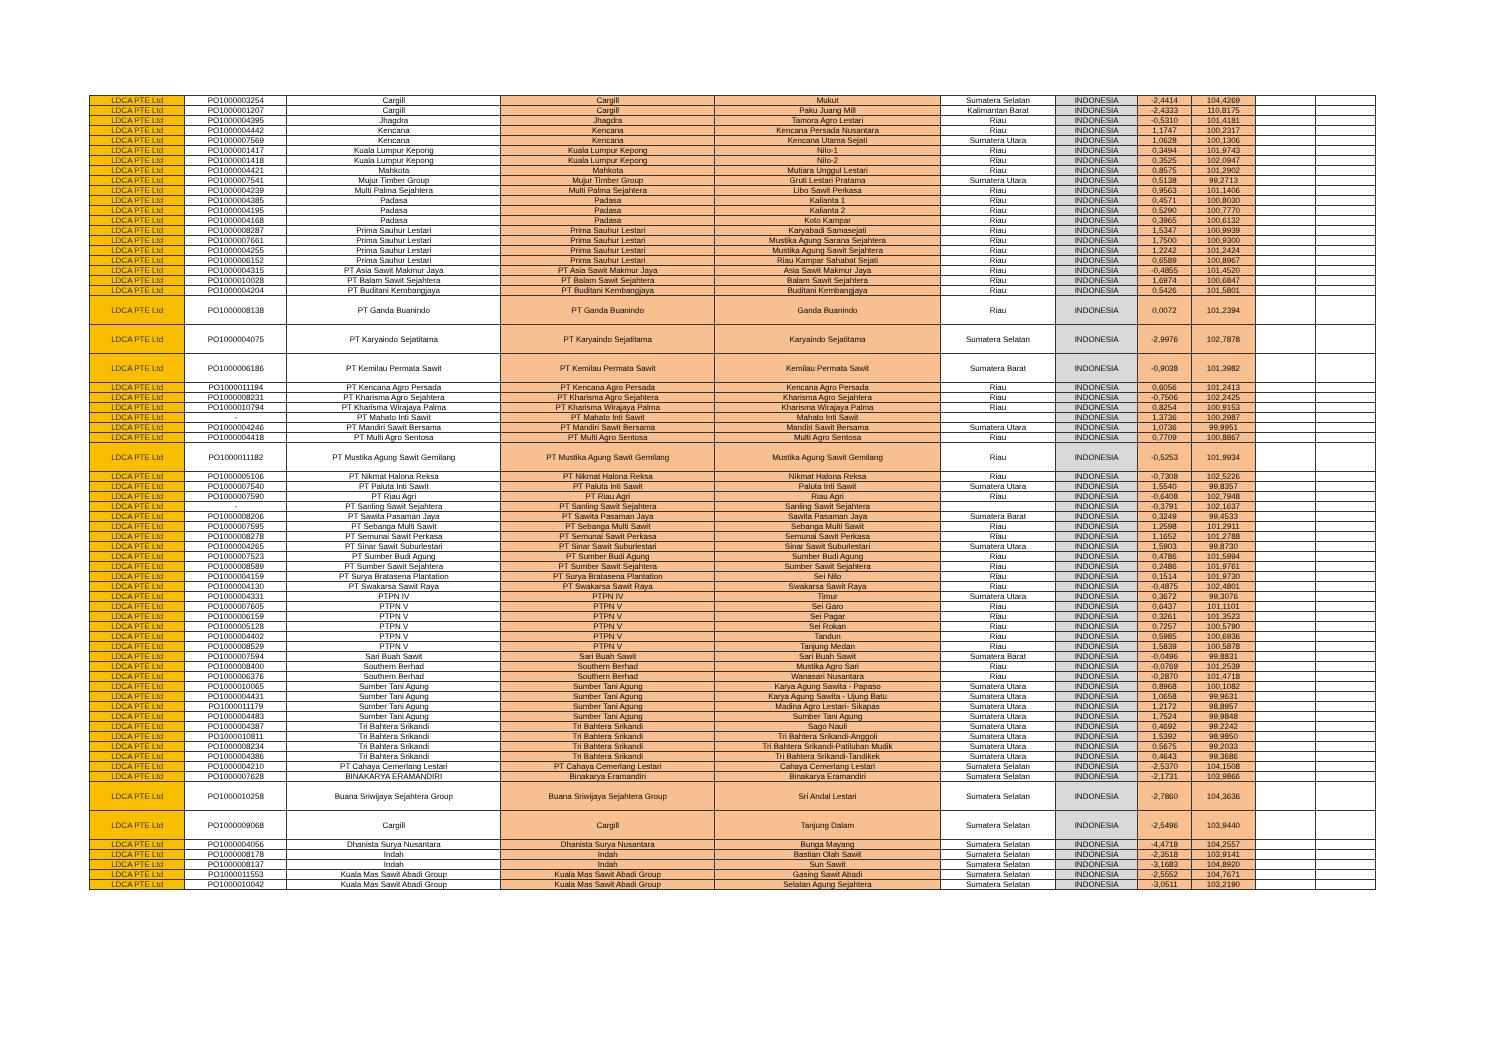| LDCA PTE Ltd | PO1000003254 | Cargill | Cargill | Mukut | Sumatera Selatan | INDONESIA | -2,4414 | 104,4269 | | |
| LDCA PTE Ltd | PO1000001207 | Cargill | Cargill | Paku Juang Mill | Kalimantan Barat | INDONESIA | -2,4333 | 110,8175 | | |
| LDCA PTE Ltd | PO1000004395 | Jhagdra | Jhagdra | Tamora Agro Lestari | Riau | INDONESIA | -0,5310 | 101,4181 | | |
| LDCA PTE Ltd | PO1000004442 | Kencana | Kencana | Kencana Persada Nusantara | Riau | INDONESIA | 1,1747 | 100,2317 | | |
| LDCA PTE Ltd | PO1000007569 | Kencana | Kencana | Kencana Utama Sejati | Sumatera Utara | INDONESIA | 1,0628 | 100,1306 | | |
| LDCA PTE Ltd | PO1000001417 | Kuala Lumpur Kepong | Kuala Lumpur Kepong | Nilo-1 | Riau | INDONESIA | 0,3494 | 101,9743 | | |
| LDCA PTE Ltd | PO1000001418 | Kuala Lumpur Kepong | Kuala Lumpur Kepong | Nilo-2 | Riau | INDONESIA | 0,3525 | 102,0947 | | |
| LDCA PTE Ltd | PO1000004421 | Mahkota | Mahkota | Mutiara Unggul Lestari | Riau | INDONESIA | 0,8575 | 101,2902 | | |
| LDCA PTE Ltd | PO1000007541 | Mujur Timber Group | Mujur Timber Group | Gruti Lestari Pratama | Sumatera Utara | INDONESIA | 0,5138 | 99,2713 | | |
| LDCA PTE Ltd | PO1000004239 | Multi Palma Sejahtera | Multi Palma Sejahtera | Libo Sawit Perkasa | Riau | INDONESIA | 0,9563 | 101,1406 | | |
| LDCA PTE Ltd | PO1000004385 | Padasa | Padasa | Kalianta 1 | Riau | INDONESIA | 0,4571 | 100,8030 | | |
| LDCA PTE Ltd | PO1000004195 | Padasa | Padasa | Kalianta 2 | Riau | INDONESIA | 0,5290 | 100,7770 | | |
| LDCA PTE Ltd | PO1000004168 | Padasa | Padasa | Koto Kampar | Riau | INDONESIA | 0,3965 | 100,6132 | | |
| LDCA PTE Ltd | PO1000008287 | Prima Sauhur Lestari | Prima Sauhur Lestari | Karyabadi Samasejati | Riau | INDONESIA | 1,5347 | 100,9939 | | |
| LDCA PTE Ltd | PO1000007661 | Prima Sauhur Lestari | Prima Sauhur Lestari | Mustika Agung Sarana Sejahtera | Riau | INDONESIA | 1,7500 | 100,9300 | | |
| LDCA PTE Ltd | PO1000004255 | Prima Sauhur Lestari | Prima Sauhur Lestari | Mustika Agung Sawit Sejahtera | Riau | INDONESIA | 1,2242 | 101,2424 | | |
| LDCA PTE Ltd | PO1000006152 | Prima Sauhur Lestari | Prima Sauhur Lestari | Riau Kampar Sahabat Sejati | Riau | INDONESIA | 0,6589 | 100,8967 | | |
| LDCA PTE Ltd | PO1000004315 | PT Asia Sawit Makmur Jaya | PT Asia Sawit Makmur Jaya | Asia Sawit Makmur Jaya | Riau | INDONESIA | -0,4855 | 101,4520 | | |
| LDCA PTE Ltd | PO1000010028 | PT Balam Sawit Sejahtera | PT Balam Sawit Sejahtera | Balam Sawit Sejahtera | Riau | INDONESIA | 1,6974 | 100,6847 | | |
| LDCA PTE Ltd | PO1000004204 | PT Buditani Kembangjaya | PT Buditani Kembangjaya | Buditani Kembangjaya | Riau | INDONESIA | 0,5426 | 101,5801 | | |
| LDCA PTE Ltd | PO1000008138 | PT Ganda Buanindo | PT Ganda Buanindo | Ganda Buanindo | Riau | INDONESIA | 0,0072 | 101,2394 | | |
| LDCA PTE Ltd | PO1000004075 | PT Karyaindo Sejatitama | PT Karyaindo Sejatitama | Karyaindo Sejatitama | Sumatera Selatan | INDONESIA | -2,9976 | 102,7878 | | |
| LDCA PTE Ltd | PO1000006186 | PT Kemilau Permata Sawit | PT Kemilau Permata Sawit | Kemilau Permata Sawit | Sumatera Barat | INDONESIA | -0,9038 | 101,3982 | | |
| LDCA PTE Ltd | PO1000011194 | PT Kencana Agro Persada | PT Kencana Agro Persada | Kencana Agro Persada | Riau | INDONESIA | 0,6056 | 101,2413 | | |
| LDCA PTE Ltd | PO1000008231 | PT Kharisma Agro Sejahtera | PT Kharisma Agro Sejahtera | Kharisma Agro Sejahtera | Riau | INDONESIA | -0,7506 | 102,2425 | | |
| LDCA PTE Ltd | PO1000010794 | PT Kharisma Wirajaya Palma | PT Kharisma Wirajaya Palma | Kharisma Wirajaya Palma | Riau | INDONESIA | 0,8254 | 100,9153 | | |
| LDCA PTE Ltd | - | PT Mahato Inti Sawit | PT Mahato Inti Sawit | Mahato Inti Sawit | | INDONESIA | 1,3736 | 100,2987 | | |
| LDCA PTE Ltd | PO1000004246 | PT Mandiri Sawit Bersama | PT Mandiri Sawit Bersama | Mandiri Sawit Bersama | Sumatera Utara | INDONESIA | 1,0736 | 99,9951 | | |
| LDCA PTE Ltd | PO1000004418 | PT Multi Agro Sentosa | PT Multi Agro Sentosa | Multi Agro Sentosa | Riau | INDONESIA | 0,7709 | 100,8867 | | |
| LDCA PTE Ltd | PO1000011182 | PT Mustika Agung Sawit Gemilang | PT Mustika Agung Sawit Gemilang | Mustika Agung Sawit Gemilang | Riau | INDONESIA | -0,5253 | 101,9934 | | |
| LDCA PTE Ltd | PO1000005106 | PT Nikmat Halona Reksa | PT Nikmat Halona Reksa | Nikmat Halona Reksa | Riau | INDONESIA | -0,7308 | 102,5226 | | |
| LDCA PTE Ltd | PO1000007540 | PT Paluta Inti Sawit | PT Paluta Inti Sawit | Paluta Inti Sawit | Sumatera Utara | INDONESIA | 1,5540 | 99,8357 | | |
| LDCA PTE Ltd | PO1000007590 | PT Riau Agri | PT Riau Agri | Riau Agri | Riau | INDONESIA | -0,6408 | 102,7948 | | |
| LDCA PTE Ltd | - | PT Sanling Sawit Sejahtera | PT Sanling Sawit Sejahtera | Sanling Sawit Sejahtera | | INDONESIA | -0,3791 | 102,1637 | | |
| LDCA PTE Ltd | PO1000008206 | PT Sawita Pasaman Jaya | PT Sawita Pasaman Jaya | Sawita Pasaman Jaya | Sumatera Barat | INDONESIA | 0,3249 | 99,4533 | | |
| LDCA PTE Ltd | PO1000007595 | PT Sebanga Multi Sawit | PT Sebanga Multi Sawit | Sebanga Multi Sawit | Riau | INDONESIA | 1,2598 | 101,2911 | | |
| LDCA PTE Ltd | PO1000008278 | PT Semunai Sawit Perkasa | PT Semunai Sawit Perkasa | Semunai Sawit Perkasa | Riau | INDONESIA | 1,1652 | 101,2788 | | |
| LDCA PTE Ltd | PO1000004265 | PT Sinar Sawit Suburlestari | PT Sinar Sawit Suburlestari | Sinar Sawit Suburlestari | Sumatera Utara | INDONESIA | 1,5903 | 99,8730 | | |
| LDCA PTE Ltd | PO1000007523 | PT Sumber Budi Agung | PT Sumber Budi Agung | Sumber Budi Agung | Riau | INDONESIA | 0,4786 | 101,5994 | | |
| LDCA PTE Ltd | PO1000008589 | PT Sumber Sawit Sejahtera | PT Sumber Sawit Sejahtera | Sumber Sawit Sejahtera | Riau | INDONESIA | 0,2486 | 101,9761 | | |
| LDCA PTE Ltd | PO1000004159 | PT Surya Bratasena Plantation | PT Surya Bratasena Plantation | Sei Nilo | Riau | INDONESIA | 0,1514 | 101,9730 | | |
| LDCA PTE Ltd | PO1000004130 | PT Swakarsa Sawit Raya | PT Swakarsa Sawit Raya | Swakarsa Sawit Raya | Riau | INDONESIA | -0,4875 | 102,4801 | | |
| LDCA PTE Ltd | PO1000004331 | PTPN IV | PTPN IV | Timur | Sumatera Utara | INDONESIA | 0,3672 | 99,3076 | | |
| LDCA PTE Ltd | PO1000007605 | PTPN V | PTPN V | Sei Garo | Riau | INDONESIA | 0,6437 | 101,1101 | | |
| LDCA PTE Ltd | PO1000006159 | PTPN V | PTPN V | Sei Pagar | Riau | INDONESIA | 0,3261 | 101,3523 | | |
| LDCA PTE Ltd | PO1000005128 | PTPN V | PTPN V | Sei Rokan | Riau | INDONESIA | 0,7257 | 100,5790 | | |
| LDCA PTE Ltd | PO1000004402 | PTPN V | PTPN V | Tandun | Riau | INDONESIA | 0,5985 | 100,6936 | | |
| LDCA PTE Ltd | PO1000008529 | PTPN V | PTPN V | Tanjung Medan | Riau | INDONESIA | 1,5839 | 100,5878 | | |
| LDCA PTE Ltd | PO1000007594 | Sari Buah Sawit | Sari Buah Sawit | Sari Buah Sawit | Sumatera Barat | INDONESIA | -0,0496 | 99,8831 | | |
| LDCA PTE Ltd | PO1000008400 | Southern Berhad | Southern Berhad | Mustika Agro Sari | Riau | INDONESIA | -0,0769 | 101,2539 | | |
| LDCA PTE Ltd | PO1000006376 | Southern Berhad | Southern Berhad | Wanasari Nusantara | Riau | INDONESIA | -0,2870 | 101,4718 | | |
| LDCA PTE Ltd | PO1000010065 | Sumber Tani Agung | Sumber Tani Agung | Karya Agung Sawita - Papaso | Sumatera Utara | INDONESIA | 0,8968 | 100,1082 | | |
| LDCA PTE Ltd | PO1000004431 | Sumber Tani Agung | Sumber Tani Agung | Karya Agung Sawita - Ujung Batu | Sumatera Utara | INDONESIA | 1,0658 | 99,9631 | | |
| LDCA PTE Ltd | PO1000011179 | Sumber Tani Agung | Sumber Tani Agung | Madina Agro Lestari- Sikapas | Sumatera Utara | INDONESIA | 1,2172 | 98,8957 | | |
| LDCA PTE Ltd | PO1000004483 | Sumber Tani Agung | Sumber Tani Agung | Sumber Tani Agung | Sumatera Utara | INDONESIA | 1,7524 | 99,9848 | | |
| LDCA PTE Ltd | PO1000004387 | Tri Bahtera Srikandi | Tri Bahtera Srikandi | Sago Nauli | Sumatera Utara | INDONESIA | 0,4692 | 99,2242 | | |
| LDCA PTE Ltd | PO1000010811 | Tri Bahtera Srikandi | Tri Bahtera Srikandi | Tri Bahtera Srikandi-Anggoli | Sumatera Utara | INDONESIA | 1,5392 | 98,9850 | | |
| LDCA PTE Ltd | PO1000008234 | Tri Bahtera Srikandi | Tri Bahtera Srikandi | Tri Bahtera Srikandi-Patiluban Mudik | Sumatera Utara | INDONESIA | 0,5675 | 99,2033 | | |
| LDCA PTE Ltd | PO1000004386 | Tri Bahtera Srikandi | Tri Bahtera Srikandi | Tri Bahtera Srikandi-Tandikek | Sumatera Utara | INDONESIA | 0,4643 | 99,3686 | | |
| LDCA PTE Ltd | PO1000004210 | PT Cahaya Cemerlang Lestari | PT Cahaya Cemerlang Lestari | Cahaya Cemerlang Lestari | Sumatera Selatan | INDONESIA | -2,5370 | 104,1508 | | |
| LDCA PTE Ltd | PO1000007628 | BINAKARYA ERAMANDIRI | Binakarya Eramandiri | Binakarya Eramandiri | Sumatera Selatan | INDONESIA | -2,1731 | 103,9866 | | |
| LDCA PTE Ltd | PO1000010258 | Buana Sriwijaya Sejahtera Group | Buana Sriwijaya Sejahtera Group | Sri Andal Lestari | Sumatera Selatan | INDONESIA | -2,7860 | 104,3636 | | |
| LDCA PTE Ltd | PO1000009068 | Cargill | Cargill | Tanjung Dalam | Sumatera Selatan | INDONESIA | -2,5496 | 103,9440 | | |
| LDCA PTE Ltd | PO1000004056 | Dhanista Surya Nusantara | Dhanista Surya Nusantara | Bunga Mayang | Sumatera Selatan | INDONESIA | -4,4718 | 104,2557 | | |
| LDCA PTE Ltd | PO1000008178 | Indah | Indah | Bastian Olah Sawit | Sumatera Selatan | INDONESIA | -2,3518 | 103,9141 | | |
| LDCA PTE Ltd | PO1000008137 | Indah | Indah | Sun Sawit | Sumatera Selatan | INDONESIA | -3,1683 | 104,8920 | | |
| LDCA PTE Ltd | PO1000011553 | Kuala Mas Sawit Abadi Group | Kuala Mas Sawit Abadi Group | Gasing Sawit Abadi | Sumatera Selatan | INDONESIA | -2,5552 | 104,7671 | | |
| LDCA PTE Ltd | PO1000010042 | Kuala Mas Sawit Abadi Group | Kuala Mas Sawit Abadi Group | Selatan Agung Sejahtera | Sumatera Selatan | INDONESIA | -3,0511 | 103,2190 | | |